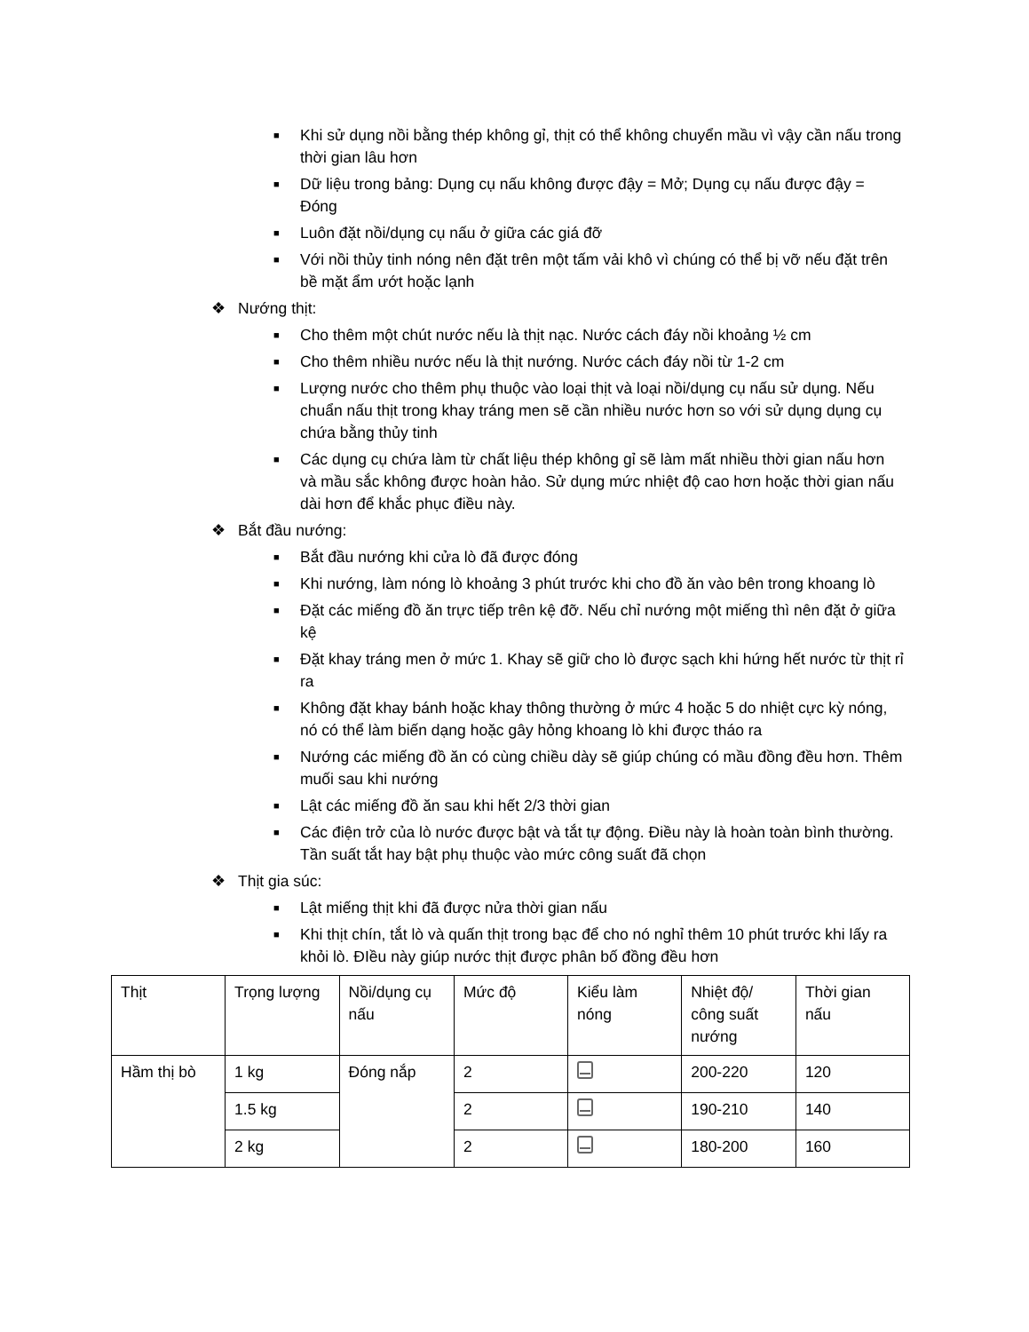■ Khi sử dụng nồi bằng thép không gỉ, thịt có thể không chuyển mầu vì vậy cần nấu trong thời gian lâu hơn
■ Dữ liệu trong bảng: Dụng cụ nấu không được đậy = Mở; Dụng cụ nấu được đậy = Đóng
■ Luôn đặt nồi/dụng cụ nấu ở giữa các giá đỡ
■ Với nồi thủy tinh nóng nên đặt trên một tấm vải khô vì chúng có thể bị vỡ nếu đặt trên bề mặt ẩm ướt hoặc lạnh
❖ Nướng thịt:
■ Cho thêm một chút nước nếu là thịt nạc. Nước cách đáy nồi khoảng ½ cm
■ Cho thêm nhiều nước nếu là thịt nướng. Nước cách đáy nồi từ 1-2 cm
■ Lượng nước cho thêm phụ thuộc vào loại thịt và loại nồi/dụng cụ nấu sử dụng. Nếu chuẩn nấu thịt trong khay tráng men sẽ cần nhiều nước hơn so với sử dụng dụng cụ chứa bằng thủy tinh
■ Các dụng cụ chứa làm từ chất liệu thép không gỉ sẽ làm mất nhiều thời gian nấu hơn và mầu sắc không được hoàn hảo. Sử dụng mức nhiệt độ cao hơn hoặc thời gian nấu dài hơn để khắc phục điều này.
❖ Bắt đầu nướng:
■ Bắt đầu nướng khi cửa lò đã được đóng
■ Khi nướng, làm nóng lò khoảng 3 phút trước khi cho đồ ăn vào bên trong khoang lò
■ Đặt các miếng đồ ăn trực tiếp trên kệ đỡ. Nếu chỉ nướng một miếng thì nên đặt ở giữa kệ
■ Đặt khay tráng men ở mức 1. Khay sẽ giữ cho lò được sạch khi hứng hết nước từ thịt rỉ ra
■ Không đặt khay bánh hoặc khay thông thường ở mức 4 hoặc 5 do nhiệt cực kỳ nóng, nó có thể làm biến dạng hoặc gây hỏng khoang lò khi được tháo ra
■ Nướng các miếng đồ ăn có cùng chiều dày sẽ giúp chúng có mầu đồng đều hơn. Thêm muối sau khi nướng
■ Lật các miếng đồ ăn sau khi hết 2/3 thời gian
■ Các điện trở của lò nước được bật và tắt tự động. Điều này là hoàn toàn bình thường. Tần suất tắt hay bật phụ thuộc vào mức công suất đã chọn
❖ Thịt gia súc:
■ Lật miếng thịt khi đã được nửa thời gian nấu
■ Khi thịt chín, tắt lò và quấn thịt trong bạc để cho nó nghỉ thêm 10 phút trước khi lấy ra khỏi lò. ĐIều này giúp nước thịt được phân bố đồng đều hơn
| Thịt | Trọng lượng | Nồi/dụng cụ nấu | Mức độ | Kiểu làm nóng | Nhiệt độ/ công suất nướng | Thời gian nấu |
| Hầm thị bò | 1 kg | Đóng nắp | 2 | | 200-220 | 120 |
| | 1.5 kg | | 2 | | 190-210 | 140 |
| | 2 kg | | 2 | | 180-200 | 160 |